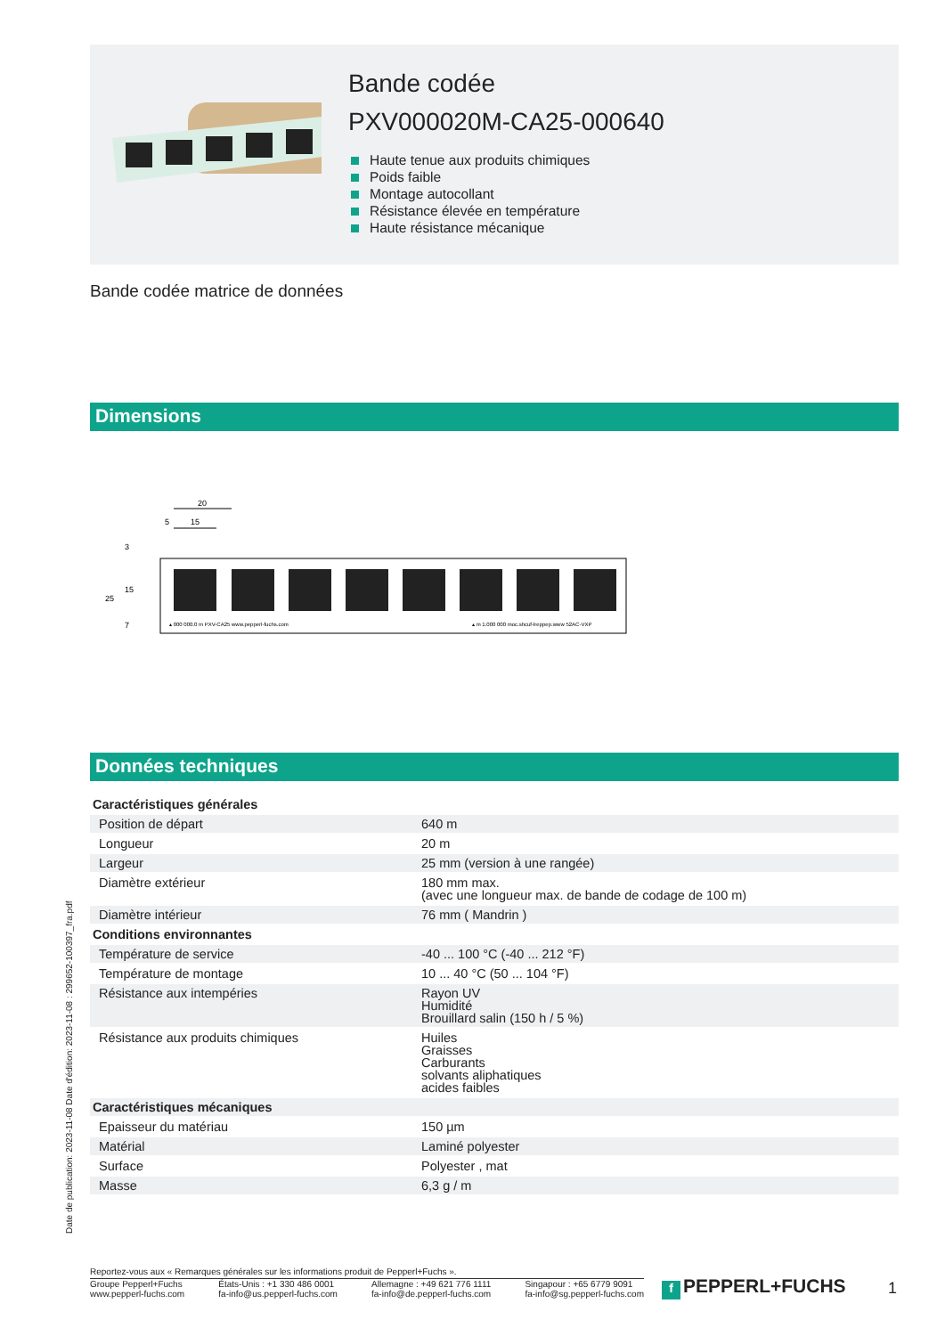Bande codée
PXV000020M-CA25-000640
Haute tenue aux produits chimiques
Poids faible
Montage autocollant
Résistance élevée en température
Haute résistance mécanique
Bande codée matrice de données
Dimensions
20
5
15
▴ 000 000.0 m PXV-CA25 www.pepperl-fuchs.com
▴ m 1.000 000 moc.shcuf-lreppep.www 52AC-VXP
25
15
3
7
Données techniques
| Caractéristiques générales | | |
| Position de départ | | 640 m |
| Longueur | | 20 m |
| Largeur | | 25 mm (version à une rangée) |
| Diamètre extérieur | | 180 mm max. (avec une longueur max. de bande de codage de 100 m) |
| Diamètre intérieur | | 76 mm ( Mandrin ) |
| Conditions environnantes | | |
| Température de service | | -40 ... 100 °C (-40 ... 212 °F) |
| Température de montage | | 10 ... 40 °C (50 ... 104 °F) |
| Résistance aux intempéries | | Rayon UV Humidité Brouillard salin (150 h / 5 %) |
| Résistance aux produits chimiques | | Huiles Graisses Carburants solvants aliphatiques acides faibles |
| Caractéristiques mécaniques | | |
| Epaisseur du matériau | | 150 µm |
| Matérial | | Laminé polyester |
| Surface | | Polyester , mat |
| Masse | | 6,3 g / m |
Date de publication: 2023-11-08 Date d'édition: 2023-11-08 : 299652-100397_fra.pdf
Reportez-vous aux « Remarques générales sur les informations produit de Pepperl+Fuchs ».
Groupe Pepperl+Fuchs
www.pepperl-fuchs.com
États-Unis : +1 330 486 0001
fa-info@us.pepperl-fuchs.com
Allemagne : +49 621 776 1111
fa-info@de.pepperl-fuchs.com
Singapour : +65 6779 9091
fa-info@sg.pepperl-fuchs.com
f PEPPERL+FUCHS 1